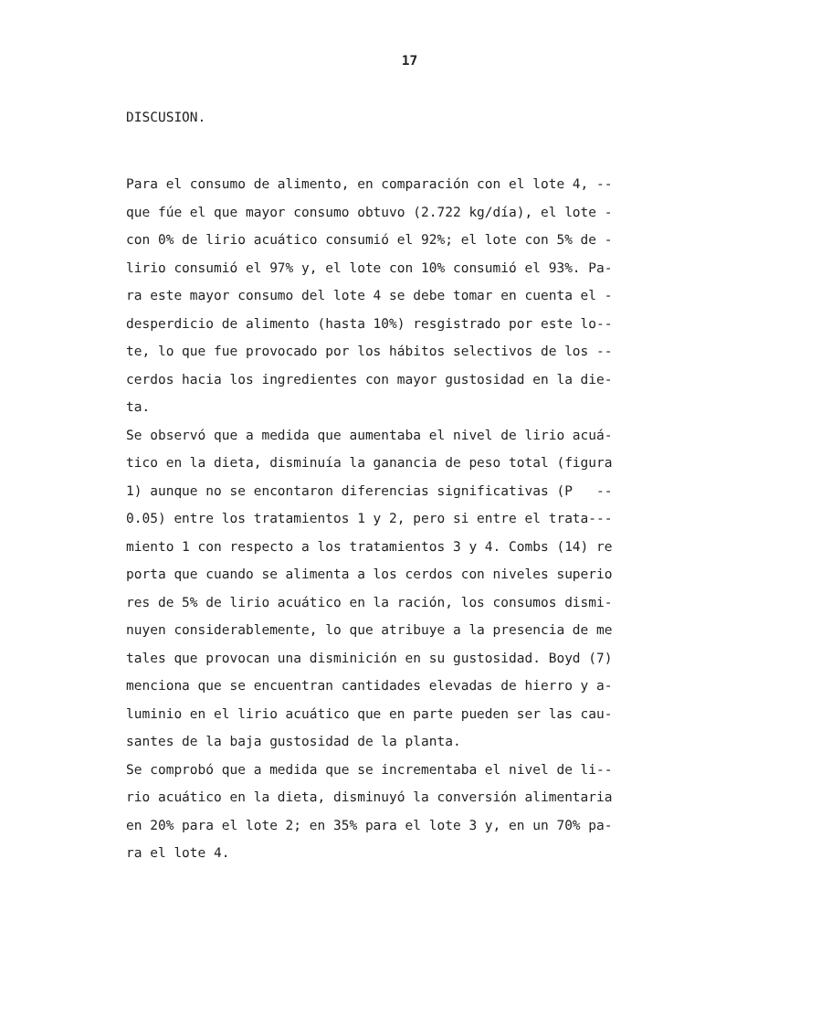17
DISCUSION.
Para el consumo de alimento, en comparación con el lote 4, --
que fúe el que mayor consumo obtuvo (2.722 kg/día), el lote -
con 0% de lirio acuático consumió el 92%; el lote con 5% de -
lirio consumió el 97% y, el lote con 10% consumió el 93%. Pa-
ra este mayor consumo del lote 4 se debe tomar en cuenta el -
desperdicio de alimento (hasta 10%) resgistrado por este lo--
te, lo que fue provocado por los hábitos selectivos de los --
cerdos hacia los ingredientes con mayor gustosidad en la die-
ta.
Se observó que a medida que aumentaba el nivel de lirio acuá-
tico en la dieta, disminuía la ganancia de peso total (figura
1) aunque no se encontaron diferencias significativas (P --
0.05) entre los tratamientos 1 y 2, pero si entre el trata---
miento 1 con respecto a los tratamientos 3 y 4. Combs (14) re
porta que cuando se alimenta a los cerdos con niveles superio
res de 5% de lirio acuático en la ración, los consumos dismi-
nuyen considerablemente, lo que atribuye a la presencia de me
tales que provocan una disminición en su gustosidad. Boyd (7)
menciona que se encuentran cantidades elevadas de hierro y a-
luminio en el lirio acuático que en parte pueden ser las cau-
santes de la baja gustosidad de la planta.
Se comprobó que a medida que se incrementaba el nivel de li--
rio acuático en la dieta, disminuyó la conversión alimentaria
en 20% para el lote 2; en 35% para el lote 3 y, en un 70% pa-
ra el lote 4.